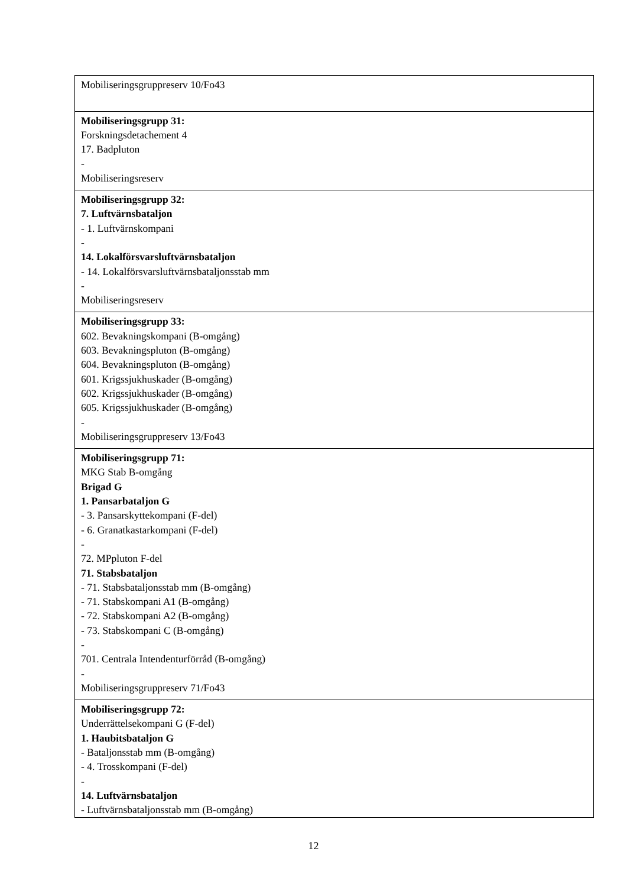| Mobiliseringsgruppreserv 10/Fo43 |
| Mobiliseringsgrupp 31: Forskningsdetachement 4 17. Badpluton - Mobiliseringsreserv |
| Mobiliseringsgrupp 32: 7. Luftvärnsbataljon - 1. Luftvärnskompani - 14. Lokalförsvarsluftvärnsbataljon - 14. Lokalförsvarsluftvärnsbataljonsstab mm - Mobiliseringsreserv |
| Mobiliseringsgrupp 33: 602. Bevakningskompani (B-omgång) 603. Bevakningspluton (B-omgång) 604. Bevakningspluton (B-omgång) 601. Krigssjukhuskader (B-omgång) 602. Krigssjukhuskader (B-omgång) 605. Krigssjukhuskader (B-omgång) - Mobiliseringsgruppreserv 13/Fo43 |
| Mobiliseringsgrupp 71: MKG Stab B-omgång Brigad G 1. Pansarbataljon G - 3. Pansarskyttekompani (F-del) - 6. Granatkastarkompani (F-del) - 72. MPpluton F-del 71. Stabsbataljon - 71. Stabsbataljonsstab mm (B-omgång) - 71. Stabskompani A1 (B-omgång) - 72. Stabskompani A2 (B-omgång) - 73. Stabskompani C (B-omgång) - 701. Centrala Intendenturförråd (B-omgång) - Mobiliseringsgruppreserv 71/Fo43 |
| Mobiliseringsgrupp 72: Underrättelsekompani G (F-del) 1. Haubitsbataljon G - Bataljonsstab mm (B-omgång) - 4. Trosskompani (F-del) - 14. Luftvärnsbataljon - Luftvärnsbataljonsstab mm (B-omgång) |
12